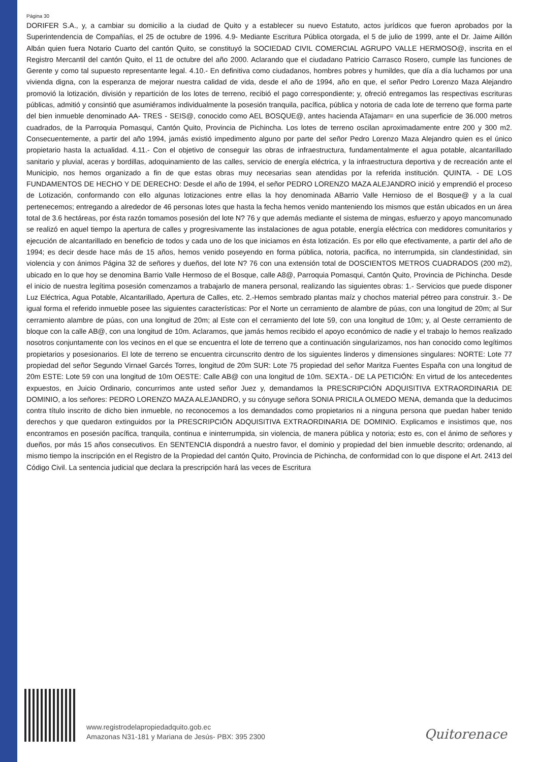Página 30
DORIFER S.A., y, a cambiar su domicilio a la ciudad de Quito y a establecer su nuevo Estatuto, actos jurídicos que fueron aprobados por la Superintendencia de Compañías, el 25 de octubre de 1996. 4.9- Mediante Escritura Pública otorgada, el 5 de julio de 1999, ante el Dr. Jaime Aillón Albán quien fuera Notario Cuarto del cantón Quito, se constituyó la SOCIEDAD CIVIL COMERCIAL AGRUPO VALLE HERMOSO@, inscrita en el Registro Mercantil del cantón Quito, el 11 de octubre del año 2000. Aclarando que el ciudadano Patricio Carrasco Rosero, cumple las funciones de Gerente y como tal supuesto representante legal. 4.10.- En definitiva como ciudadanos, hombres pobres y humildes, que día a día luchamos por una vivienda digna, con la esperanza de mejorar nuestra calidad de vida, desde el año de 1994, año en que, el señor Pedro Lorenzo Maza Alejandro promovió la lotización, división y repartición de los lotes de terreno, recibió el pago correspondiente; y, ofreció entregamos las respectivas escrituras públicas, admitió y consintió que asumiéramos individualmente la posesión tranquila, pacífica, pública y notoria de cada lote de terreno que forma parte del bien inmueble denominado AA- TRES - SEIS@, conocido como AEL BOSQUE@, antes hacienda ATajamar= en una superficie de 36.000 metros cuadrados, de la Parroquia Pomasqui, Cantón Quito, Provincia de Pichincha. Los lotes de terreno oscilan aproximadamente entre 200 y 300 m2. Consecuentemente, a partir del año 1994, jamás existió impedimento alguno por parte del señor Pedro Lorenzo Maza Alejandro quien es el único propietario hasta la actualidad. 4.11.- Con el objetivo de conseguir las obras de infraestructura, fundamentalmente el agua potable, alcantarillado sanitario y pluvial, aceras y bordillas, adoquinamiento de las calles, servicio de energía eléctrica, y la infraestructura deportiva y de recreación ante el Municipio, nos hemos organizado a fin de que estas obras muy necesarias sean atendidas por la referida institución. QUINTA. - DE LOS FUNDAMENTOS DE HECHO Y DE DERECHO: Desde el año de 1994, el señor PEDRO LORENZO MAZA ALEJANDRO inició y emprendió el proceso de Lotización, conformando con ello algunas lotizaciones entre ellas la hoy denominada ABarrio Valle Hernioso de el Bosque@ y a la cual pertenecemos; entregando a alrededor de 46 personas lotes que hasta la fecha hemos venido manteniendo los mismos que están ubicados en un área total de 3.6 hectáreas, por ésta razón tomamos posesión del lote N? 76 y que además mediante el sistema de mingas, esfuerzo y apoyo mancomunado se realizó en aquel tiempo la apertura de calles y progresivamente las instalaciones de agua potable, energía eléctrica con medidores comunitarios y ejecución de alcantarillado en beneficio de todos y cada uno de los que iniciamos en ésta lotización. Es por ello que efectivamente, a partir del año de 1994; es decir desde hace más de 15 años, hemos venido poseyendo en forma pública, notoria, pacifica, no interrumpida, sin clandestinidad, sin violencia y con ánimos Página 32 de señores y dueños, del lote N? 76 con una extensión total de DOSCIENTOS METROS CUADRADOS (200 m2), ubicado en lo que hoy se denomina Barrio Valle Hermoso de el Bosque, calle A8@, Parroquia Pomasqui, Cantón Quito, Provincia de Pichincha. Desde el inicio de nuestra legítima posesión comenzamos a trabajarlo de manera personal, realizando las siguientes obras: 1.- Servicios que puede disponer Luz Eléctrica, Agua Potable, Alcantarillado, Apertura de Calles, etc. 2.-Hemos sembrado plantas maíz y chochos material pétreo para construir. 3.- De igual forma el referido inmueble posee las siguientes características: Por el Norte un cerramiento de alambre de púas, con una longitud de 20m; al Sur cerramiento alambre de púas, con una longitud de 20m; al Este con el cerramiento del lote 59, con una longitud de 10m; y, al Oeste cerramiento de bloque con la calle AB@, con una longitud de 10m. Aclaramos, que jamás hemos recibido el apoyo económico de nadie y el trabajo lo hemos realizado nosotros conjuntamente con los vecinos en el que se encuentra el lote de terreno que a continuación singularizamos, nos han conocido como legítimos propietarios y posesionarios. El lote de terreno se encuentra circunscrito dentro de los siguientes linderos y dimensiones singulares: NORTE: Lote 77 propiedad del señor Segundo Virnael Garcés Torres, longitud de 20m SUR: Lote 75 propiedad del señor Maritza Fuentes España con una longitud de 20m ESTE: Lote 59 con una longitud de 10m OESTE: Calle AB@ con una longitud de 10m. SEXTA.- DE LA PETICIÓN: En virtud de los antecedentes expuestos, en Juicio Ordinario, concurrimos ante usted señor Juez y, demandamos la PRESCRIPCIÓN ADQUISITIVA EXTRAORDINARIA DE DOMINIO, a los señores: PEDRO LORENZO MAZA ALEJANDRO, y su cónyuge señora SONIA PRICILA OLMEDO MENA, demanda que la deducimos contra título inscrito de dicho bien inmueble, no reconocemos a los demandados como propietarios ni a ninguna persona que puedan haber tenido derechos y que quedaron extinguidos por la PRESCRIPCIÓN ADQUISITIVA EXTRAORDINARIA DE DOMINIO. Explicamos e insistimos que, nos encontramos en posesión pacífica, tranquila, continua e ininterrumpida, sin violencia, de manera pública y notoria; esto es, con el ánimo de señores y dueños, por más 15 años consecutivos. En SENTENCIA dispondrá a nuestro favor, el dominio y propiedad del bien inmueble descrito; ordenando, al mismo tiempo la inscripción en el Registro de la Propiedad del cantón Quito, Provincia de Pichincha, de conformidad con lo que dispone el Art. 2413 del Código Civil. La sentencia judicial que declara la prescripción hará las veces de Escritura
www.registrodelapropiedadquito.gob.ec
Amazonas N31-181 y Mariana de Jesús- PBX: 395 2300
Quitorenace